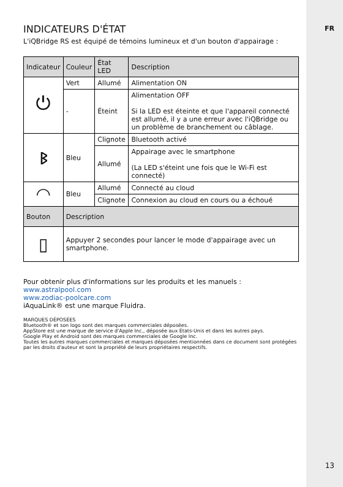FR
INDICATEURS D'ÉTAT
L'iQBridge RS est équipé de témoins lumineux et d'un bouton d'appairage :
| Indicateur | Couleur | État LED | Description |
| --- | --- | --- | --- |
| ⏻ | Vert | Allumé | Alimentation ON |
| | - | Éteint | Alimentation OFF Si la LED est éteinte et que l'appareil connecté est allumé, il y a une erreur avec l'iQBridge ou un problème de branchement ou câblage. |
| ᛒ | Bleu | Clignote | Bluetooth activé |
| | | Allumé | Appairage avec le smartphone (La LED s'éteint une fois que le Wi-Fi est connecté) |
| ◠ | Bleu | Allumé | Connecté au cloud |
| | | Clignote | Connexion au cloud en cours ou a échoué |
| Bouton | Description | | |
| ▯ | Appuyer 2 secondes pour lancer le mode d'appairage avec un smartphone. | | |
Pour obtenir plus d'informations sur les produits et les manuels :
www.astralpool.com
www.zodiac-poolcare.com
iAquaLink® est une marque Fluidra.
MARQUES DÉPOSÉES
Bluetooth® et son logo sont des marques commerciales déposées.
AppStore est une marque de service d'Apple Inc., déposée aux États-Unis et dans les autres pays.
Google Play et Android sont des marques commerciales de Google Inc.
Toutes les autres marques commerciales et marques déposées mentionnées dans ce document sont protégées par les droits d'auteur et sont la propriété de leurs propriétaires respectifs.
13